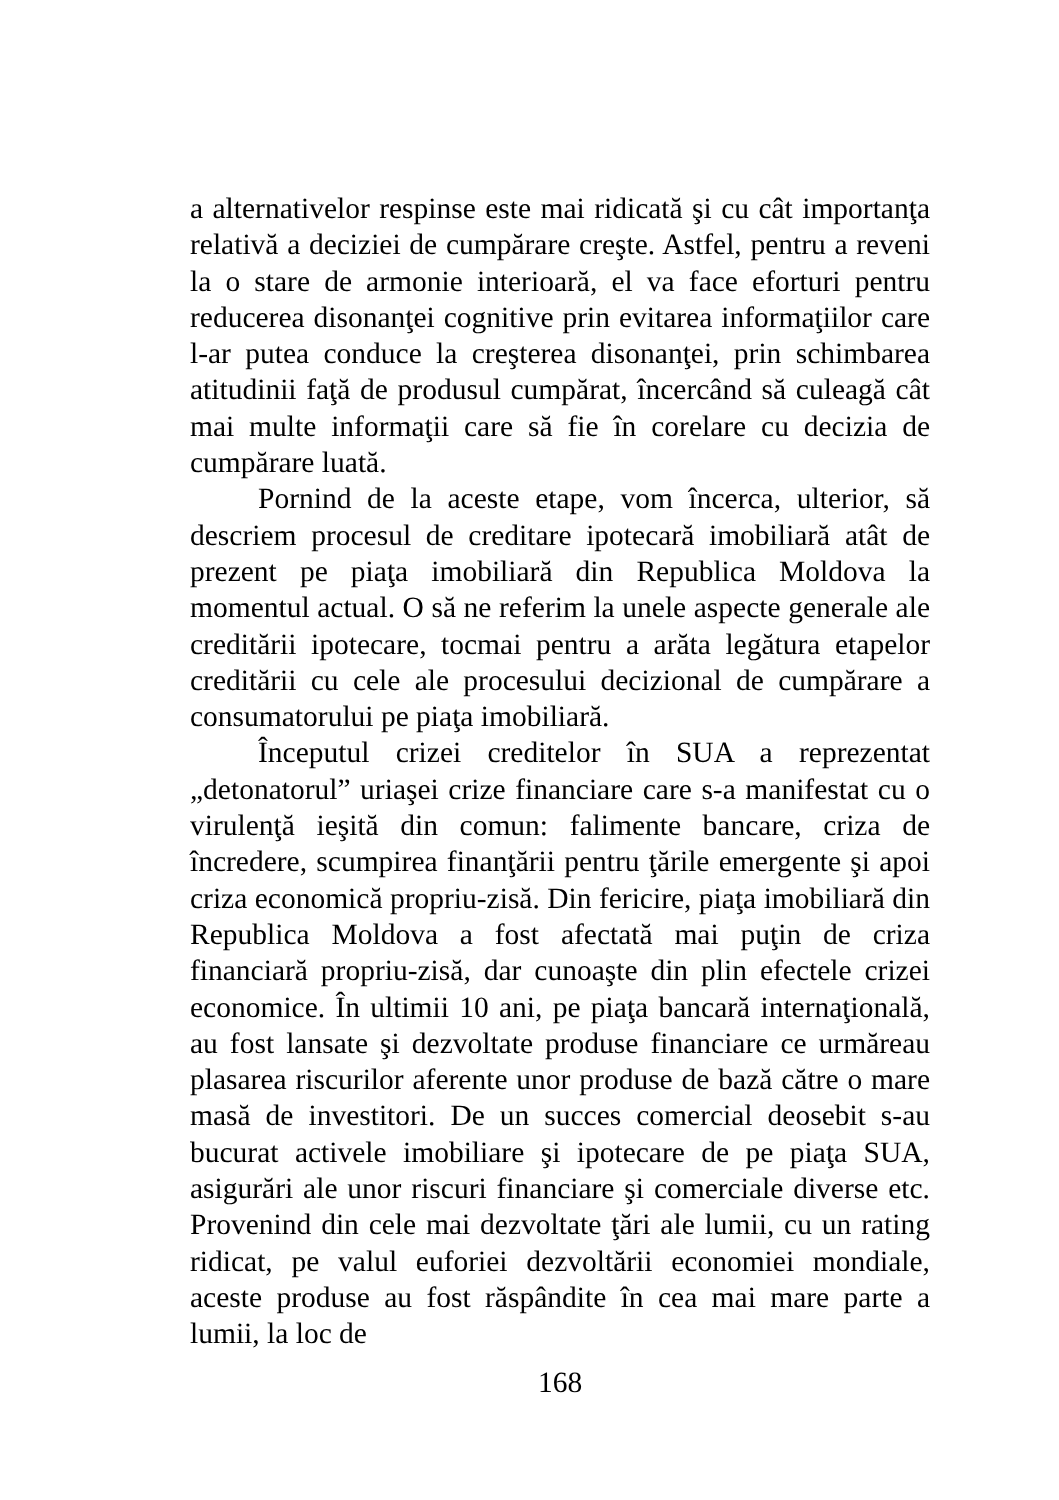a alternativelor respinse este mai ridicată şi cu cât importanţa relativă a deciziei de cumpărare creşte. Astfel, pentru a reveni la o stare de armonie interioară, el va face eforturi pentru reducerea disonanţei cognitive prin evitarea informaţiilor care l-ar putea conduce la creşterea disonanţei, prin schimbarea atitudinii faţă de produsul cumpărat, încercând să culeagă cât mai multe informaţii care să fie în corelare cu decizia de cumpărare luată.
Pornind de la aceste etape, vom încerca, ulterior, să descriem procesul de creditare ipotecară imobiliară atât de prezent pe piaţa imobiliară din Republica Moldova la momentul actual. O să ne referim la unele aspecte generale ale creditării ipotecare, tocmai pentru a arăta legătura etapelor creditării cu cele ale procesului decizional de cumpărare a consumatorului pe piaţa imobiliară.
Începutul crizei creditelor în SUA a reprezentat „detonatorul” uriaşei crize financiare care s-a manifestat cu o virulenţă ieşită din comun: falimente bancare, criza de încredere, scumpirea finanţării pentru ţările emergente şi apoi criza economică propriu-zisă. Din fericire, piaţa imobiliară din Republica Moldova a fost afectată mai puţin de criza financiară propriu-zisă, dar cunoaşte din plin efectele crizei economice. În ultimii 10 ani, pe piaţa bancară internaţională, au fost lansate şi dezvoltate produse financiare ce urmăreau plasarea riscurilor aferente unor produse de bază către o mare masă de investitori. De un succes comercial deosebit s-au bucurat activele imobiliare şi ipotecare de pe piaţa SUA, asigurări ale unor riscuri financiare şi comerciale diverse etc. Provenind din cele mai dezvoltate ţări ale lumii, cu un rating ridicat, pe valul euforiei dezvoltării economiei mondiale, aceste produse au fost răspândite în cea mai mare parte a lumii, la loc de
168